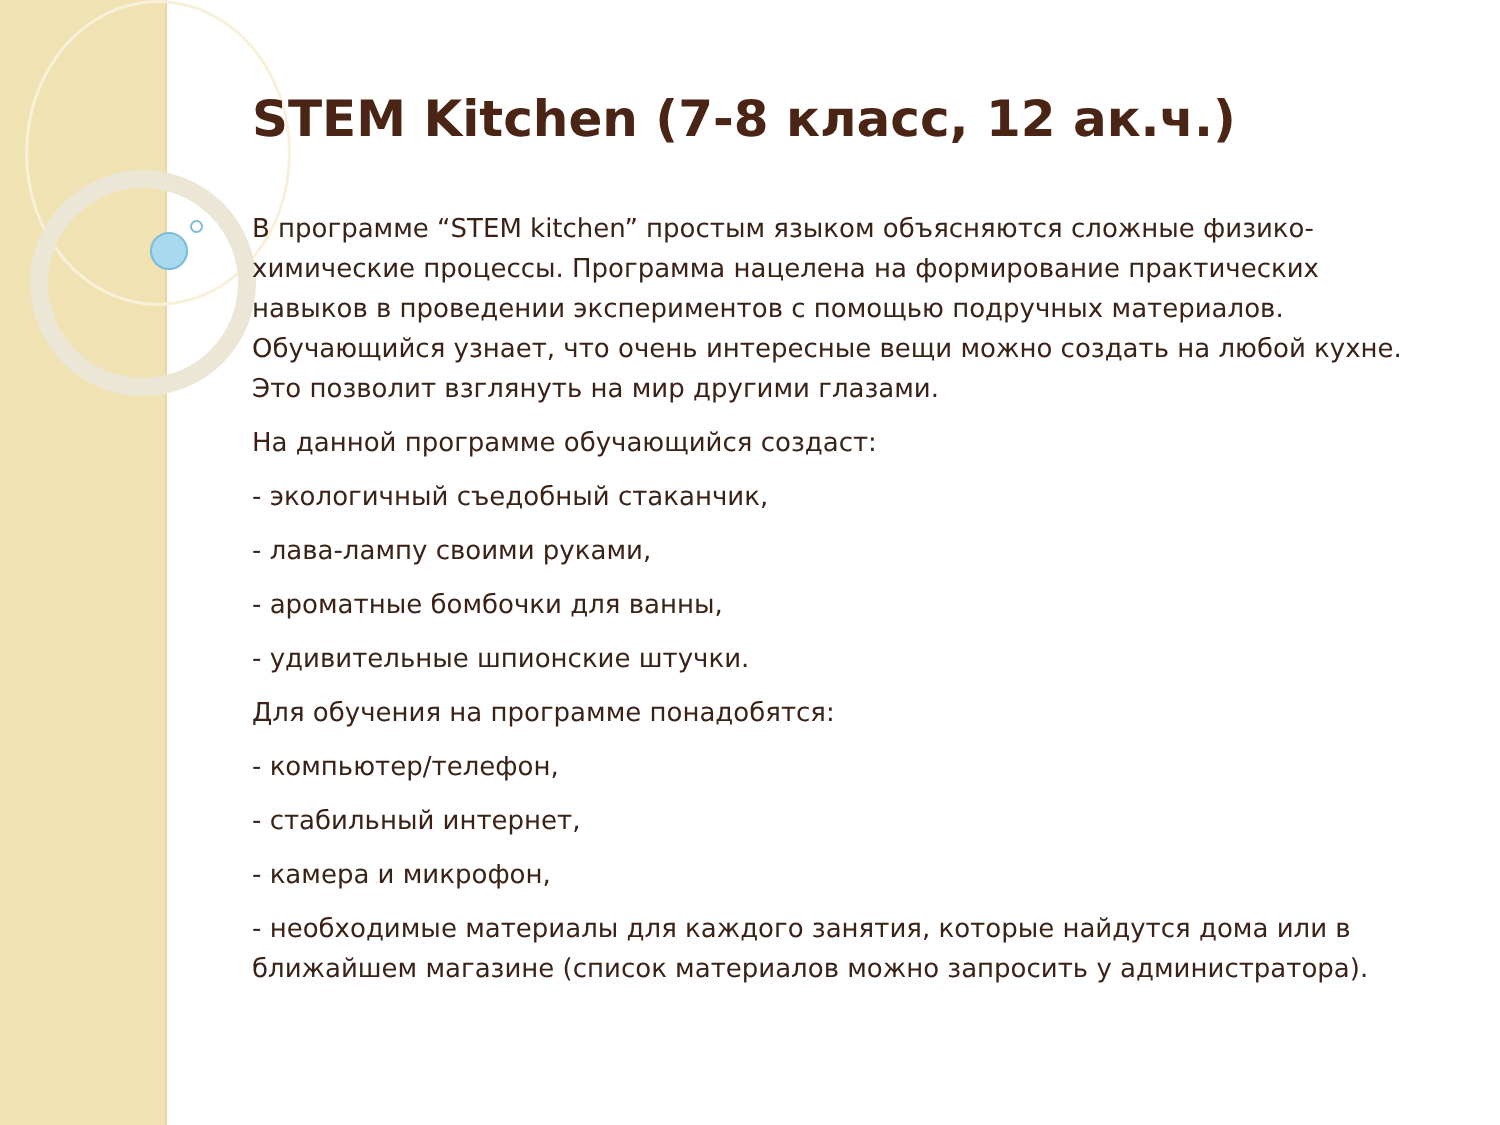STEM Kitchen (7-8 класс, 12 ак.ч.)
В программе “STEM kitchen” простым языком объясняются сложные физико-химические процессы. Программа нацелена на формирование практических навыков в проведении экспериментов с помощью подручных материалов. Обучающийся узнает, что очень интересные вещи можно создать на любой кухне. Это позволит взглянуть на мир другими глазами.
На данной программе обучающийся создаст:
- экологичный съедобный стаканчик,
- лава-лампу своими руками,
- ароматные бомбочки для ванны,
- удивительные шпионские штучки.
Для обучения на программе понадобятся:
- компьютер/телефон,
- стабильный интернет,
- камера и микрофон,
- необходимые материалы для каждого занятия, которые найдутся дома или в ближайшем магазине (список материалов можно запросить у администратора).